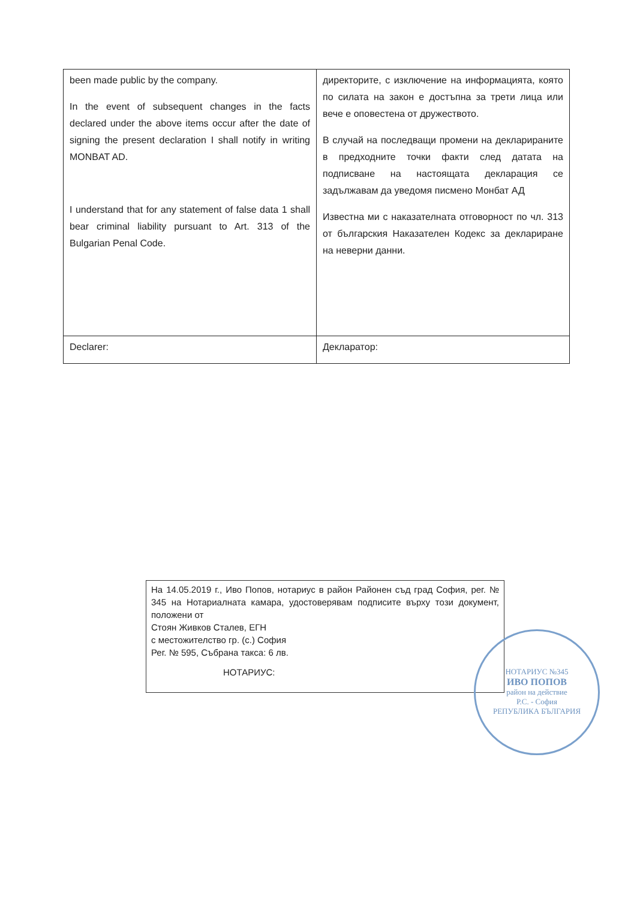| been made public by the company. In the event of subsequent changes in the facts declared under the above items occur after the date of signing the present declaration I shall notify in writing MONBAT AD. I understand that for any statement of false data 1 shall bear criminal liability pursuant to Art. 313 of the Bulgarian Penal Code. | директорите, с изключение на информацията, която по силата на закон е достъпна за трети лица или вече е оповестена от дружеството. В случай на последващи промени на декларираните в предходните точки факти след датата на подписване на настоящата декларация се задължавам да уведомя писмено Монбат АД Известна ми с наказателната отговорност по чл. 313 от българския Наказателен Кодекс за деклариране на неверни данни. |
| Declarer: | Декларатор: |
На 14.05.2019 г., Иво Попов, нотариус в район Районен съд град София, рег. № 345 на Нотариалната камара, удостоверявам подписите върху този документ, положени от
Стоян Живков Сталев, ЕГН
с местожителство гр. (с.) София
Рег. № 595, Събрана такса: 6 лв.
НОТАРИУС:
НОТАРИУС №345
ИВО ПОПОВ
район на действие
Р.С. - София
РЕПУБЛИКА БЪЛГАРИЯ